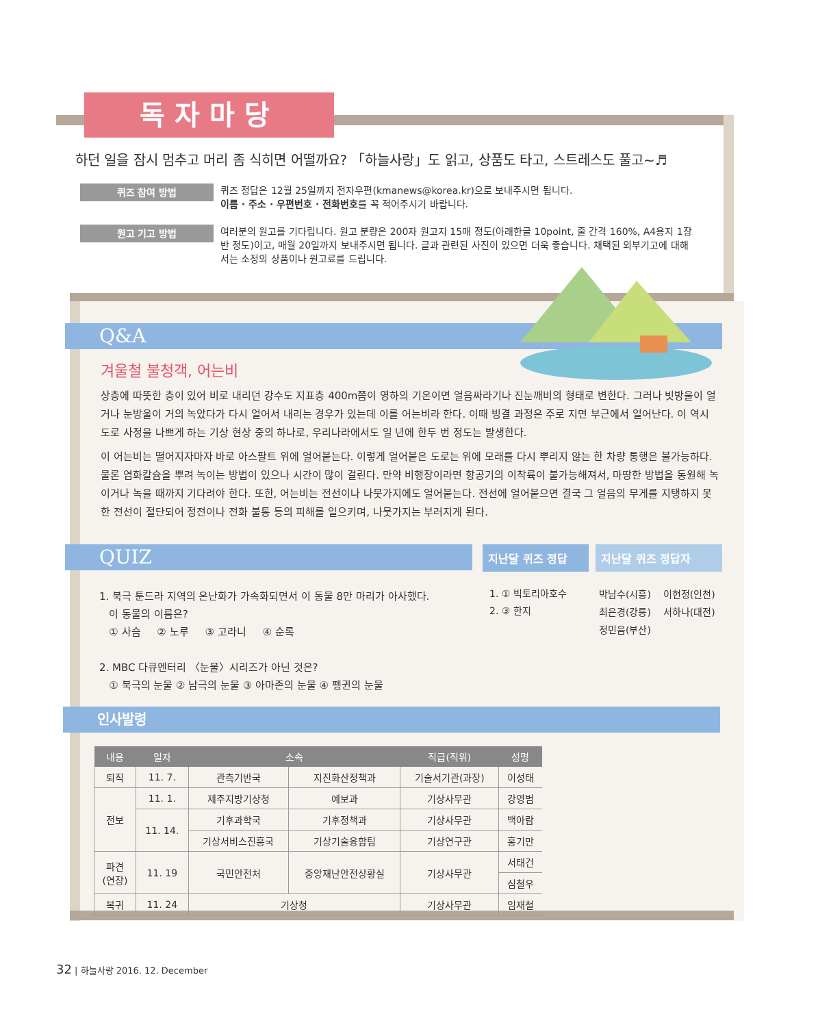독자마당
하던 일을 잠시 멈추고 머리 좀 식히면 어떨까요? 「하늘사랑」도 읽고, 상품도 타고, 스트레스도 풀고~♬
퀴즈 참여 방법
퀴즈 정답은 12월 25일까지 전자우편(kmanews@korea.kr)으로 보내주시면 됩니다.
이름 · 주소 · 우편번호 · 전화번호를 꼭 적어주시기 바랍니다.
원고 기고 방법
여러분의 원고를 기다립니다. 원고 분량은 200자 원고지 15매 정도(아래한글 10point, 줄 간격 160%, A4용지 1장 반 정도)이고, 매월 20일까지 보내주시면 됩니다. 글과 관련된 사진이 있으면 더욱 좋습니다. 채택된 외부기고에 대해서는 소정의 상품이나 원고료를 드립니다.
Q&A
겨울철 불청객, 어는비
상층에 따뜻한 층이 있어 비로 내리던 강수도 지표층 400m쯤이 영하의 기온이면 얼음싸라기나 진눈깨비의 형태로 변한다. 그러나 빗방울이 얼거나 눈방울이 거의 녹았다가 다시 얼어서 내리는 경우가 있는데 이를 어는비라 한다. 이때 빙결 과정은 주로 지면 부근에서 일어난다. 이 역시 도로 사정을 나쁘게 하는 기상 현상 중의 하나로, 우리나라에서도 일 년에 한두 번 정도는 발생한다.
이 어는비는 떨어지자마자 바로 아스팔트 위에 얼어붙는다. 이렇게 얼어붙은 도로는 위에 모래를 다시 뿌리지 않는 한 차량 통행은 불가능하다. 물론 염화칼슘을 뿌려 녹이는 방법이 있으나 시간이 많이 걸린다. 만약 비행장이라면 항공기의 이착륙이 불가능해져서, 마땅한 방법을 동원해 녹이거나 녹을 때까지 기다려야 한다. 또한, 어는비는 전선이나 나뭇가지에도 얼어붙는다. 전선에 얼어붙으면 결국 그 얼음의 무게를 지탱하지 못한 전선이 절단되어 정전이나 전화 불통 등의 피해를 일으키며, 나뭇가지는 부러지게 된다.
QUIZ
1. 북극 툰드라 지역의 온난화가 가속화되면서 이 동물 8만 마리가 아사했다.
이 동물의 이름은?
① 사슴 ② 노루 ③ 고라니 ④ 순록
2. MBC 다큐멘터리 〈눈물〉시리즈가 아닌 것은?
① 북극의 눈물 ② 남극의 눈물 ③ 아마존의 눈물 ④ 펭귄의 눈물
지난달 퀴즈 정답
1. ① 빅토리아호수
2. ③ 한지
지난달 퀴즈 정답자
박남수(시흥) 이현정(인천)
최은경(강릉) 서하나(대전)
정민음(부산)
인사발령
| 내용 | 일자 | 소속 | | 직급(직위) | 성명 |
| --- | --- | --- | --- | --- | --- |
| 퇴직 | 11. 7. | 관측기반국 | 지진화산정책과 | 기술서기관(과장) | 이성태 |
| 전보 | 11. 1. | 제주지방기상청 | 예보과 | 기상사무관 | 강영범 |
| | 11. 14. | 기후과학국 | 기후정책과 | 기상사무관 | 백아람 |
| | | 기상서비스진흥국 | 기상기술융합팀 | 기상연구관 | 홍기만 |
| 파견 (연장) | 11. 19 | 국민안전처 | 중앙재난안전상황실 | 기상사무관 | 서태건 |
| | | | | | 심철우 |
| 복귀 | 11. 24 | 기상청 | | 기상사무관 | 임재철 |
32 | 하늘사랑 2016. 12. December